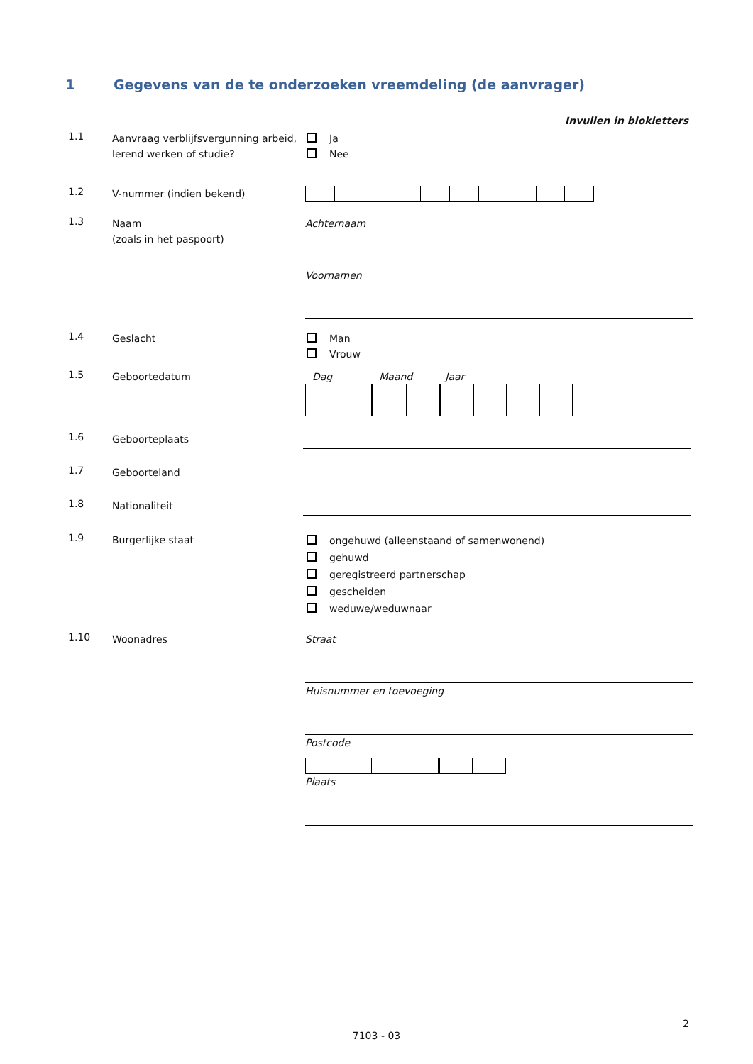1 Gegevens van de te onderzoeken vreemdeling (de aanvrager)
Invullen in blokletters
1.1
Aanvraag verblijfsvergunning arbeid, lerend werken of studie?
Ja
Nee
1.2
V-nummer (indien bekend)
1.3
Naam
(zoals in het paspoort)
Achternaam
Voornamen
1.4
Geslacht Man
Vrouw
1.5
Geboortedatum Dag Maand Jaar
1.6
Geboorteplaats
1.7
Geboorteland
1.8
Nationaliteit
1.9
Burgerlijke staat
ongehuwd (alleenstaand of samenwonend)
gehuwd
geregistreerd partnerschap
gescheiden
weduwe/weduwnaar
1.10
Woonadres Straat
Huisnummer en toevoeging
Postcode
Plaats
2
7103 - 03